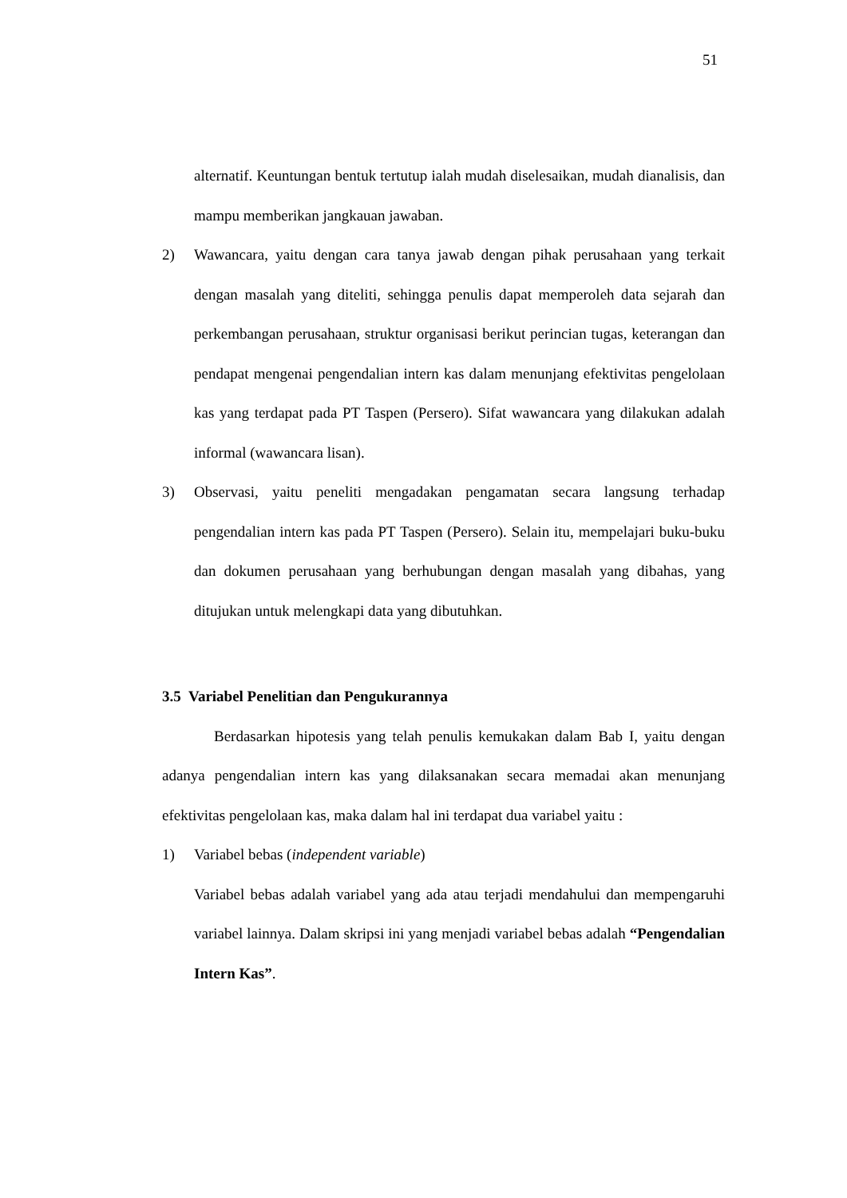51
alternatif. Keuntungan bentuk tertutup ialah mudah diselesaikan, mudah dianalisis, dan mampu memberikan jangkauan jawaban.
2) Wawancara, yaitu dengan cara tanya jawab dengan pihak perusahaan yang terkait dengan masalah yang diteliti, sehingga penulis dapat memperoleh data sejarah dan perkembangan perusahaan, struktur organisasi berikut perincian tugas, keterangan dan pendapat mengenai pengendalian intern kas dalam menunjang efektivitas pengelolaan kas yang terdapat pada PT Taspen (Persero). Sifat wawancara yang dilakukan adalah informal (wawancara lisan).
3) Observasi, yaitu peneliti mengadakan pengamatan secara langsung terhadap pengendalian intern kas pada PT Taspen (Persero). Selain itu, mempelajari buku-buku dan dokumen perusahaan yang berhubungan dengan masalah yang dibahas, yang ditujukan untuk melengkapi data yang dibutuhkan.
3.5 Variabel Penelitian dan Pengukurannya
Berdasarkan hipotesis yang telah penulis kemukakan dalam Bab I, yaitu dengan adanya pengendalian intern kas yang dilaksanakan secara memadai akan menunjang efektivitas pengelolaan kas, maka dalam hal ini terdapat dua variabel yaitu :
1) Variabel bebas (independent variable)
Variabel bebas adalah variabel yang ada atau terjadi mendahului dan mempengaruhi variabel lainnya. Dalam skripsi ini yang menjadi variabel bebas adalah “Pengendalian Intern Kas”.